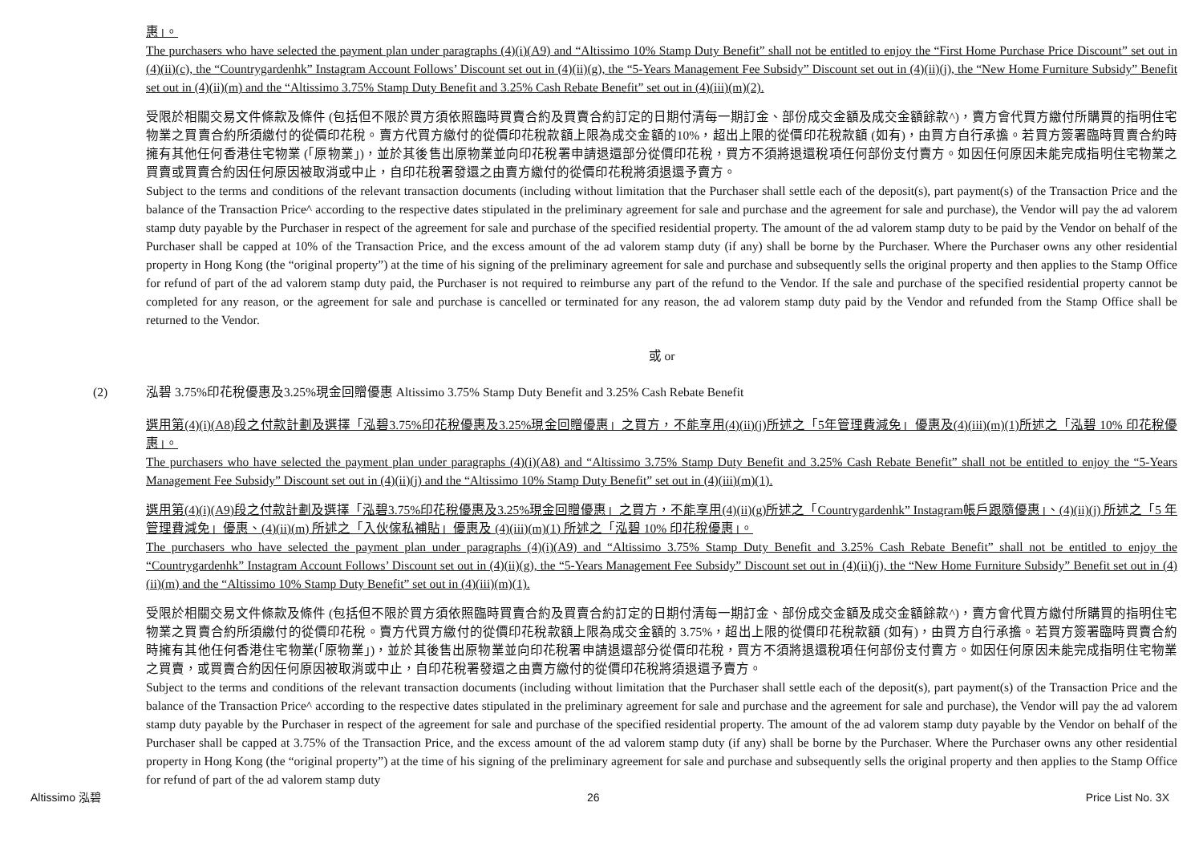惠」。
The purchasers who have selected the payment plan under paragraphs (4)(i)(A9) and “Altissimo 10% Stamp Duty Benefit” shall not be entitled to enjoy the “First Home Purchase Price Discount” set out in (4)(ii)(c), the “Countrygardenhk” Instagram Account Follows’ Discount set out in (4)(ii)(g), the “5-Years Management Fee Subsidy” Discount set out in (4)(ii)(j), the “New Home Furniture Subsidy” Benefit set out in (4)(ii)(m) and the “Altissimo 3.75% Stamp Duty Benefit and 3.25% Cash Rebate Benefit” set out in (4)(iii)(m)(2).
受限於相關交易文件條款及條件 (包括但不限於買方須依照臨時買賣合約及買賣合約訂定的日期付清每一期訂金、部份成交金額及成交金額餘款^)，賣方會代買方繳付所購買的指明住宅物業之買賣合約所須繳付的從價印花稅。賣方代買方繳付的從價印花稅款額上限為成交金額的10%，超出上限的從價印花稅款額 (如有)，由買方自行承擔。若買方簽署臨時買賣合約時擁有其他任何香港住宅物業 (「原物業」)，並於其後售出原物業並向印花稅署申請退還部分從價印花稅，買方不須將退還稅項任何部份支付賣方。如因任何原因未能完成指明住宅物業之買賣或買賣合約因任何原因被取消或中止，自印花稅署發還之由賣方繳付的從價印花稅將須退還予賣方。
Subject to the terms and conditions of the relevant transaction documents (including without limitation that the Purchaser shall settle each of the deposit(s), part payment(s) of the Transaction Price and the balance of the Transaction Price^ according to the respective dates stipulated in the preliminary agreement for sale and purchase and the agreement for sale and purchase), the Vendor will pay the ad valorem stamp duty payable by the Purchaser in respect of the agreement for sale and purchase of the specified residential property. The amount of the ad valorem stamp duty to be paid by the Vendor on behalf of the Purchaser shall be capped at 10% of the Transaction Price, and the excess amount of the ad valorem stamp duty (if any) shall be borne by the Purchaser. Where the Purchaser owns any other residential property in Hong Kong (the “original property”) at the time of his signing of the preliminary agreement for sale and purchase and subsequently sells the original property and then applies to the Stamp Office for refund of part of the ad valorem stamp duty paid, the Purchaser is not required to reimburse any part of the refund to the Vendor. If the sale and purchase of the specified residential property cannot be completed for any reason, or the agreement for sale and purchase is cancelled or terminated for any reason, the ad valorem stamp duty paid by the Vendor and refunded from the Stamp Office shall be returned to the Vendor.
或 or
(2) 泓碧 3.75%印花稅優惠及3.25%現金回贈優惠 Altissimo 3.75% Stamp Duty Benefit and 3.25% Cash Rebate Benefit
選用第(4)(i)(A8)段之付款計劃及選擇「泓碧3.75%印花稅優惠及3.25%現金回贈優惠」之買方，不能享用(4)(ii)(j)所述之「5年管理費減免」優惠及(4)(iii)(m)(1)所述之「泓碧 10% 印花稅優惠」。
The purchasers who have selected the payment plan under paragraphs (4)(i)(A8) and “Altissimo 3.75% Stamp Duty Benefit and 3.25% Cash Rebate Benefit” shall not be entitled to enjoy the “5-Years Management Fee Subsidy” Discount set out in (4)(ii)(j) and the “Altissimo 10% Stamp Duty Benefit” set out in (4)(iii)(m)(1).
選用第(4)(i)(A9)段之付款計劃及選擇「泓碧3.75%印花稅優惠及3.25%現金回贈優惠」之買方，不能享用(4)(ii)(g)所述之「Countrygardenhk” Instagram帳戶跟隨優惠」、(4)(ii)(j) 所述之「5 年管理費減免」優惠、(4)(ii)(m) 所述之「入伙傢私補貼」優惠及 (4)(iii)(m)(1) 所述之「泓碧 10% 印花稅優惠」。
The purchasers who have selected the payment plan under paragraphs (4)(i)(A9) and “Altissimo 3.75% Stamp Duty Benefit and 3.25% Cash Rebate Benefit” shall not be entitled to enjoy the “Countrygardenhk” Instagram Account Follows’ Discount set out in (4)(ii)(g), the “5-Years Management Fee Subsidy” Discount set out in (4)(ii)(j), the “New Home Furniture Subsidy” Benefit set out in (4)(ii)(m) and the “Altissimo 10% Stamp Duty Benefit” set out in (4)(iii)(m)(1).
受限於相關交易文件條款及條件 (包括但不限於買方須依照臨時買賣合約及買賣合約訂定的日期付清每一期訂金、部份成交金額及成交金額餘款^)，賣方會代買方繳付所購買的指明住宅物業之買賣合約所須繳付的從價印花稅。賣方代買方繳付的從價印花稅款額上限為成交金額的 3.75%，超出上限的從價印花稅款額 (如有)，由買方自行承擔。若買方簽署臨時買賣合約時擁有其他任何香港住宅物業(「原物業」)，並於其後售出原物業並向印花稅署申請退還部分從價印花稅，買方不須將退還稅項任何部份支付賣方。如因任何原因未能完成指明住宅物業之買賣，或買賣合約因任何原因被取消或中止，自印花稅署發還之由賣方繳付的從價印花稅將須退還予賣方。
Subject to the terms and conditions of the relevant transaction documents (including without limitation that the Purchaser shall settle each of the deposit(s), part payment(s) of the Transaction Price and the balance of the Transaction Price^ according to the respective dates stipulated in the preliminary agreement for sale and purchase and the agreement for sale and purchase), the Vendor will pay the ad valorem stamp duty payable by the Purchaser in respect of the agreement for sale and purchase of the specified residential property. The amount of the ad valorem stamp duty payable by the Vendor on behalf of the Purchaser shall be capped at 3.75% of the Transaction Price, and the excess amount of the ad valorem stamp duty (if any) shall be borne by the Purchaser. Where the Purchaser owns any other residential property in Hong Kong (the “original property”) at the time of his signing of the preliminary agreement for sale and purchase and subsequently sells the original property and then applies to the Stamp Office for refund of part of the ad valorem stamp duty
Altissimo 泓碧 26 Price List No. 3X